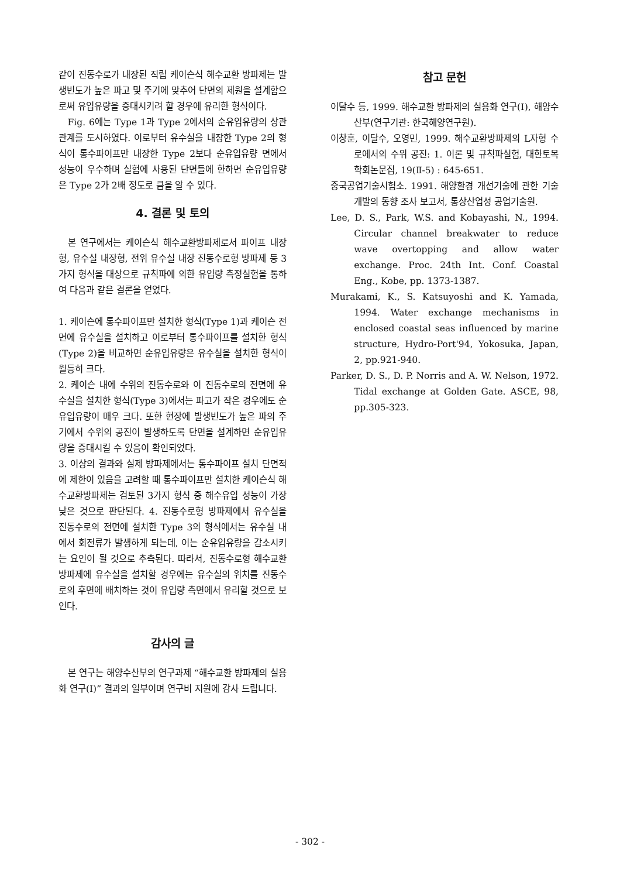같이 진동수로가 내장된 직립 케이슨식 해수교환 방파제는 발생빈도가 높은 파고 및 주기에 맞추어 단면의 제원을 설계함으로써 유입유량을 증대시키려 할 경우에 유리한 형식이다.
Fig. 6에는 Type 1과 Type 2에서의 순유입유량의 상관관계를 도시하였다. 이로부터 유수실을 내장한 Type 2의 형식이 통수파이프만 내장한 Type 2보다 순유입유량 면에서 성능이 우수하며 실험에 사용된 단면들에 한하면 순유입유량은 Type 2가 2배 정도로 큼을 알 수 있다.
4. 결론 및 토의
본 연구에서는 케이슨식 해수교환방파제로서 파이프 내장형, 유수실 내장형, 전위 유수실 내장 진동수로형 방파제 등 3가지 형식을 대상으로 규칙파에 의한 유입량 측정실험을 통하여 다음과 같은 결론을 얻었다.
1. 케이슨에 통수파이프만 설치한 형식(Type 1)과 케이슨 전면에 유수실을 설치하고 이로부터 통수파이프를 설치한 형식(Type 2)을 비교하면 순유입유량은 유수실을 설치한 형식이 월등히 크다.
2. 케이슨 내에 수위의 진동수로와 이 진동수로의 전면에 유수실을 설치한 형식(Type 3)에서는 파고가 작은 경우에도 순유입유량이 매우 크다. 또한 현장에 발생빈도가 높은 파의 주기에서 수위의 공진이 발생하도록 단면을 설계하면 순유입유량을 증대시킬 수 있음이 확인되었다.
3. 이상의 결과와 실제 방파제에서는 통수파이프 설치 단면적에 제한이 있음을 고려할 때 통수파이프만 설치한 케이슨식 해수교환방파제는 검토된 3가지 형식 중 해수유입 성능이 가장 낮은 것으로 판단된다. 4. 진동수로형 방파제에서 유수실을 진동수로의 전면에 설치한 Type 3의 형식에서는 유수실 내에서 회전류가 발생하게 되는데, 이는 순유입유량을 감소시키는 요인이 될 것으로 추측된다. 따라서, 진동수로형 해수교환방파제에 유수실을 설치할 경우에는 유수실의 위치를 진동수로의 후면에 배치하는 것이 유입량 측면에서 유리할 것으로 보인다.
감사의 글
본 연구는 해양수산부의 연구과제 “해수교환 방파제의 실용화 연구(Ⅰ)” 결과의 일부이며 연구비 지원에 감사 드립니다.
참고 문헌
이달수 등, 1999. 해수교환 방파제의 실용화 연구(Ⅰ), 해양수산부(연구기관: 한국해양연구원).
이창훈, 이달수, 오영민, 1999. 해수교환방파제의 L자형 수로에서의 수위 공진: 1. 이론 및 규칙파실험, 대한토목학회논문집, 19(Ⅱ-5) : 645-651.
중국공업기술시험소. 1991. 해양환경 개선기술에 관한 기술개발의 동향 조사 보고서, 통상산업성 공업기술원.
Lee, D. S., Park, W.S. and Kobayashi, N., 1994. Circular channel breakwater to reduce wave overtopping and allow water exchange. Proc. 24th Int. Conf. Coastal Eng., Kobe, pp. 1373-1387.
Murakami, K., S. Katsuyoshi and K. Yamada, 1994. Water exchange mechanisms in enclosed coastal seas influenced by marine structure, Hydro-Port'94, Yokosuka, Japan, 2, pp.921-940.
Parker, D. S., D. P. Norris and A. W. Nelson, 1972. Tidal exchange at Golden Gate. ASCE, 98, pp.305-323.
- 302 -